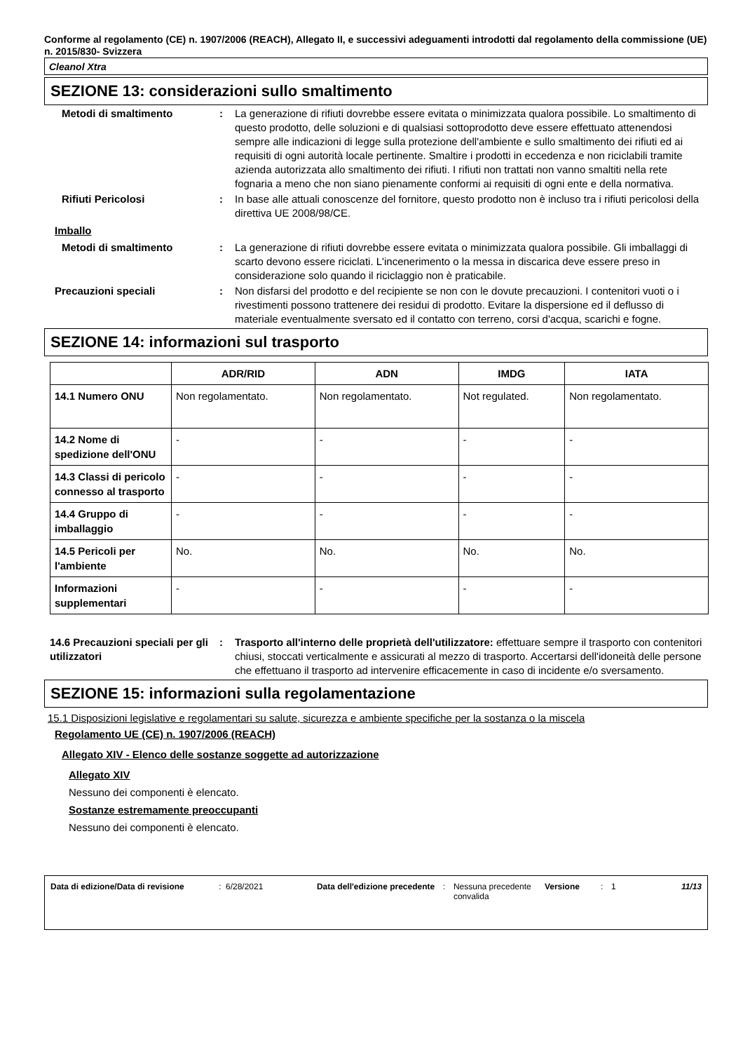Conforme al regolamento (CE) n. 1907/2006 (REACH), Allegato II, e successivi adeguamenti introdotti dal regolamento della commissione (UE) n. 2015/830- Svizzera
Cleanol Xtra
SEZIONE 13: considerazioni sullo smaltimento
Metodi di smaltimento : La generazione di rifiuti dovrebbe essere evitata o minimizzata qualora possibile. Lo smaltimento di questo prodotto, delle soluzioni e di qualsiasi sottoprodotto deve essere effettuato attenendosi sempre alle indicazioni di legge sulla protezione dell'ambiente e sullo smaltimento dei rifiuti ed ai requisiti di ogni autorità locale pertinente. Smaltire i prodotti in eccedenza e non riciclabili tramite azienda autorizzata allo smaltimento dei rifiuti. I rifiuti non trattati non vanno smaltiti nella rete fognaria a meno che non siano pienamente conformi ai requisiti di ogni ente e della normativa.
Rifiuti Pericolosi : In base alle attuali conoscenze del fornitore, questo prodotto non è incluso tra i rifiuti pericolosi della direttiva UE 2008/98/CE.
Imballo
Metodi di smaltimento : La generazione di rifiuti dovrebbe essere evitata o minimizzata qualora possibile. Gli imballaggi di scarto devono essere riciclati. L'incenerimento o la messa in discarica deve essere preso in considerazione solo quando il riciclaggio non è praticabile.
Precauzioni speciali : Non disfarsi del prodotto e del recipiente se non con le dovute precauzioni. I contenitori vuoti o i rivestimenti possono trattenere dei residui di prodotto. Evitare la dispersione ed il deflusso di materiale eventualmente sversato ed il contatto con terreno, corsi d'acqua, scarichi e fogne.
SEZIONE 14: informazioni sul trasporto
| | ADR/RID | ADN | IMDG | IATA |
| --- | --- | --- | --- | --- |
| 14.1 Numero ONU | Non regolamentato. | Non regolamentato. | Not regulated. | Non regolamentato. |
| 14.2 Nome di spedizione dell'ONU | - | - | - | - |
| 14.3 Classi di pericolo connesso al trasporto | - | - | - | - |
| 14.4 Gruppo di imballaggio | - | - | - | - |
| 14.5 Pericoli per l'ambiente | No. | No. | No. | No. |
| Informazioni supplementari | - | - | - | - |
14.6 Precauzioni speciali per gli utilizzatori
: Trasporto all'interno delle proprietà dell'utilizzatore: effettuare sempre il trasporto con contenitori chiusi, stoccati verticalmente e assicurati al mezzo di trasporto. Accertarsi dell'idoneità delle persone che effettuano il trasporto ad intervenire efficacemente in caso di incidente e/o sversamento.
SEZIONE 15: informazioni sulla regolamentazione
15.1 Disposizioni legislative e regolamentari su salute, sicurezza e ambiente specifiche per la sostanza o la miscela
Regolamento UE (CE) n. 1907/2006 (REACH)
Allegato XIV - Elenco delle sostanze soggette ad autorizzazione
Allegato XIV
Nessuno dei componenti è elencato.
Sostanze estremamente preoccupanti
Nessuno dei componenti è elencato.
Data di edizione/Data di revisione
: 6/28/2021 Data dell'edizione precedente
: Nessuna precedente convalida
Versione : 1 11/13